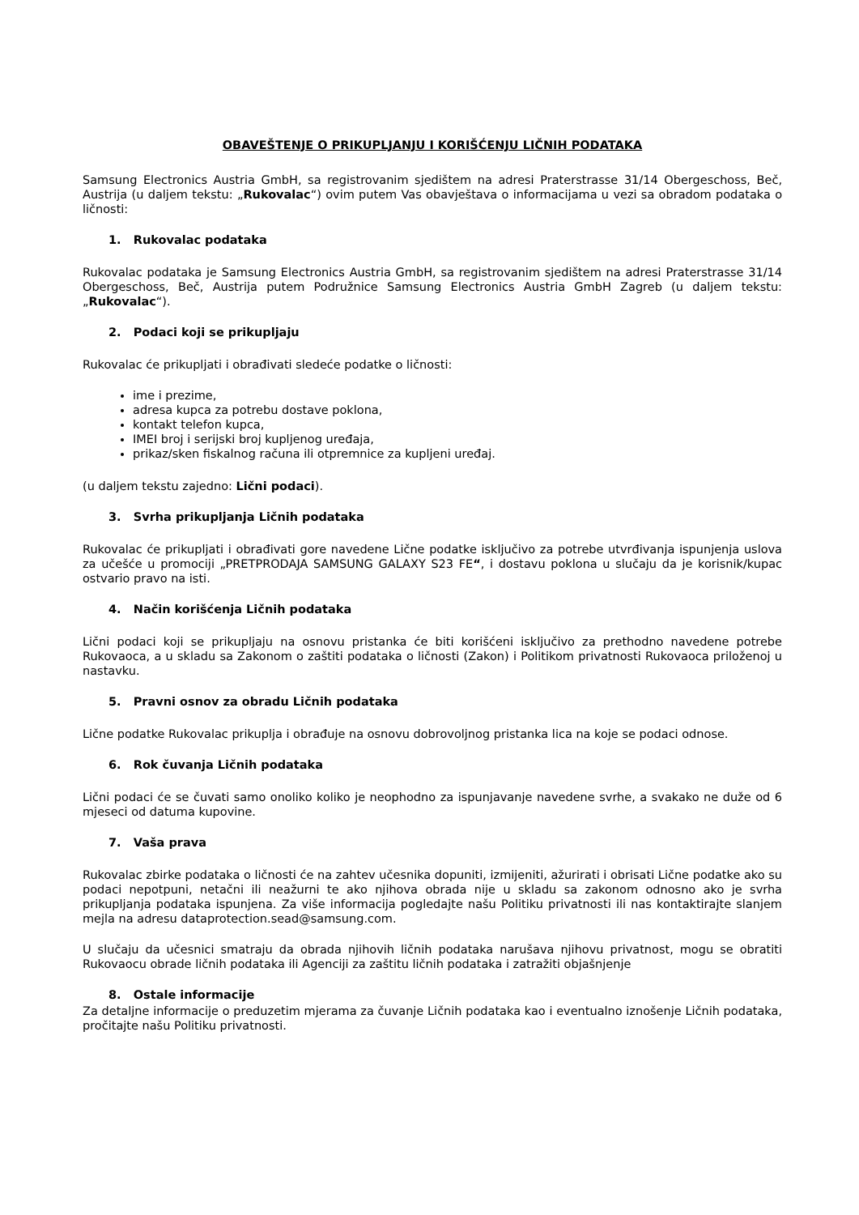OBAVEŠTENJE O PRIKUPLJANJU I KORIŠĆENJU LIČNIH PODATAKA
Samsung Electronics Austria GmbH, sa registrovanim sjedištem na adresi Praterstrasse 31/14 Obergeschoss, Beč, Austrija (u daljem tekstu: „Rukovalac“) ovim putem Vas obavještava o informacijama u vezi sa obradom podataka o ličnosti:
1. Rukovalac podataka
Rukovalac podataka je Samsung Electronics Austria GmbH, sa registrovanim sjedištem na adresi Praterstrasse 31/14 Obergeschoss, Beč, Austrija putem Podružnice Samsung Electronics Austria GmbH Zagreb (u daljem tekstu: „Rukovalac“).
2. Podaci koji se prikupljaju
Rukovalac će prikupljati i obrađivati sledeće podatke o ličnosti:
ime i prezime,
adresa kupca za potrebu dostave poklona,
kontakt telefon kupca,
IMEI broj i serijski broj kupljenog uređaja,
prikaz/sken fiskalnog računa ili otpremnice za kupljeni uređaj.
(u daljem tekstu zajedno: Lični podaci).
3. Svrha prikupljanja Ličnih podataka
Rukovalac će prikupljati i obrađivati gore navedene Lične podatke isključivo za potrebe utvrđivanja ispunjenja uslova za učešće u promociji „PRETPRODAJA SAMSUNG GALAXY S23 FE“, i dostavu poklona u slučaju da je korisnik/kupac ostvario pravo na isti.
4. Način korišćenja Ličnih podataka
Lični podaci koji se prikupljaju na osnovu pristanka će biti korišćeni isključivo za prethodno navedene potrebe Rukovaoca, a u skladu sa Zakonom o zaštiti podataka o ličnosti (Zakon) i Politikom privatnosti Rukovaoca priloženoj u nastavku.
5. Pravni osnov za obradu Ličnih podataka
Lične podatke Rukovalac prikuplja i obrađuje na osnovu dobrovoljnog pristanka lica na koje se podaci odnose.
6. Rok čuvanja Ličnih podataka
Lični podaci će se čuvati samo onoliko koliko je neophodno za ispunjavanje navedene svrhe, a svakako ne duže od 6 mjeseci od datuma kupovine.
7. Vaša prava
Rukovalac zbirke podataka o ličnosti će na zahtev učesnika dopuniti, izmijeniti, ažurirati i obrisati Lične podatke ako su podaci nepotpuni, netačni ili neažurni te ako njihova obrada nije u skladu sa zakonom odnosno ako je svrha prikupljanja podataka ispunjena. Za više informacija pogledajte našu Politiku privatnosti ili nas kontaktirajte slanjem mejla na adresu dataprotection.sead@samsung.com.
U slučaju da učesnici smatraju da obrada njihovih ličnih podataka narušava njihovu privatnost, mogu se obratiti Rukovaocu obrade ličnih podataka ili Agenciji za zaštitu ličnih podataka i zatražiti objašnjenje
8. Ostale informacije
Za detaljne informacije o preduzetim mjerama za čuvanje Ličnih podataka kao i eventualno iznošenje Ličnih podataka, pročitajte našu Politiku privatnosti.